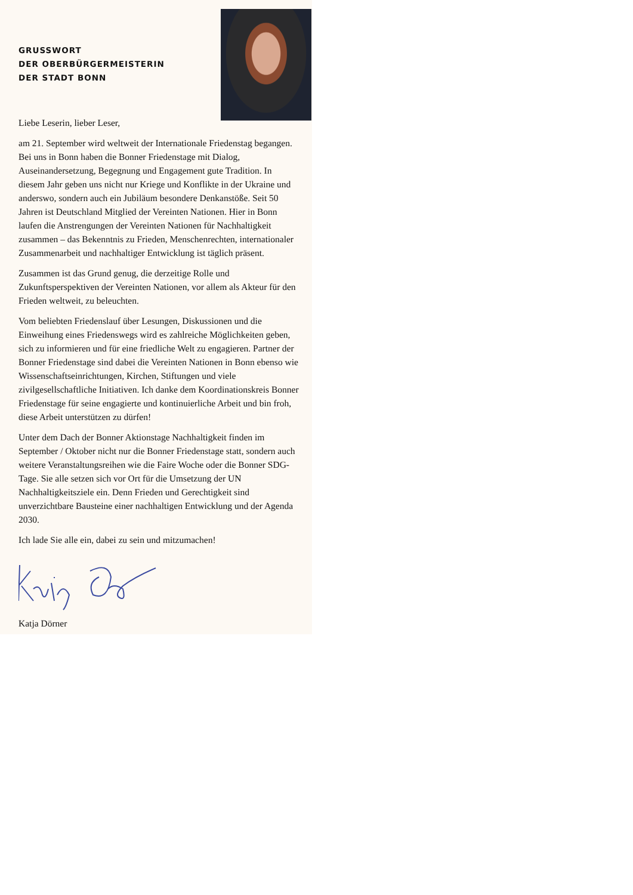GRUSSWORT
DER OBERBÜRGERMEISTERIN
DER STADT BONN
Liebe Leserin, lieber Leser,
am 21. September wird weltweit der Internationale Friedenstag begangen. Bei uns in Bonn haben die Bonner Friedenstage mit Dialog, Auseinandersetzung, Begegnung und Engagement gute Tradition. In diesem Jahr geben uns nicht nur Kriege und Konflikte in der Ukraine und anderswo, sondern auch ein Jubiläum besondere Denkanstöße. Seit 50 Jahren ist Deutschland Mitglied der Vereinten Nationen. Hier in Bonn laufen die Anstrengungen der Vereinten Nationen für Nachhaltigkeit zusammen – das Bekenntnis zu Frieden, Menschenrechten, internationaler Zusammenarbeit und nachhaltiger Entwicklung ist täglich präsent.
Zusammen ist das Grund genug, die derzeitige Rolle und Zukunftsperspektiven der Vereinten Nationen, vor allem als Akteur für den Frieden weltweit, zu beleuchten.
Vom beliebten Friedenslauf über Lesungen, Diskussionen und die Einweihung eines Friedenswegs wird es zahlreiche Möglichkeiten geben, sich zu informieren und für eine friedliche Welt zu engagieren. Partner der Bonner Friedenstage sind dabei die Vereinten Nationen in Bonn ebenso wie Wissenschaftseinrichtungen, Kirchen, Stiftungen und viele zivilgesellschaftliche Initiativen. Ich danke dem Koordinationskreis Bonner Friedenstage für seine engagierte und kontinuierliche Arbeit und bin froh, diese Arbeit unterstützen zu dürfen!
Unter dem Dach der Bonner Aktionstage Nachhaltigkeit finden im September / Oktober nicht nur die Bonner Friedenstage statt, sondern auch weitere Veranstaltungsreihen wie die Faire Woche oder die Bonner SDG-Tage. Sie alle setzen sich vor Ort für die Umsetzung der UN Nachhaltigkeitsziele ein. Denn Frieden und Gerechtigkeit sind unverzichtbare Bausteine einer nachhaltigen Entwicklung und der Agenda 2030.
Ich lade Sie alle ein, dabei zu sein und mitzumachen!
Katja Dörner